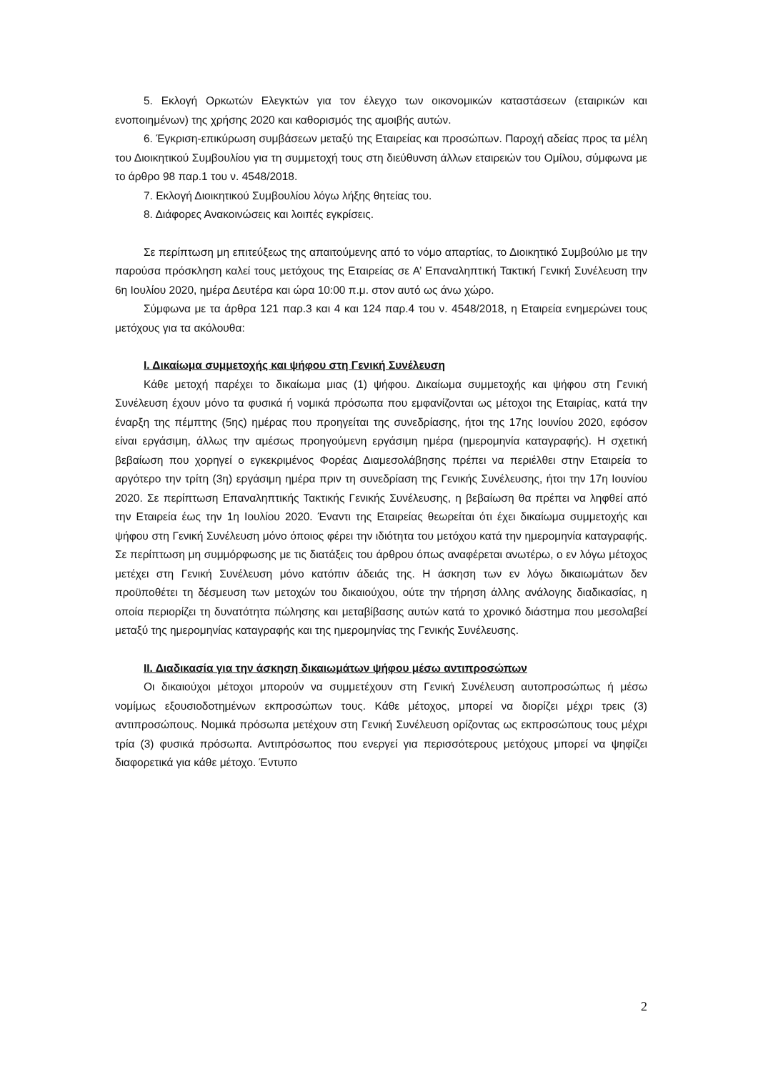5. Εκλογή Ορκωτών Ελεγκτών για τον έλεγχο των οικονομικών καταστάσεων (εταιρικών και ενοποιημένων) της χρήσης 2020 και καθορισμός της αμοιβής αυτών.
6. Έγκριση-επικύρωση συμβάσεων μεταξύ της Εταιρείας και προσώπων. Παροχή αδείας προς τα μέλη του Διοικητικού Συμβουλίου για τη συμμετοχή τους στη διεύθυνση άλλων εταιρειών του Ομίλου, σύμφωνα με το άρθρο 98 παρ.1 του ν. 4548/2018.
7. Εκλογή Διοικητικού Συμβουλίου λόγω λήξης θητείας του.
8. Διάφορες Ανακοινώσεις και λοιπές εγκρίσεις.
Σε περίπτωση μη επιτεύξεως της απαιτούμενης από το νόμο απαρτίας, το Διοικητικό Συμβούλιο με την παρούσα πρόσκληση καλεί τους μετόχους της Εταιρείας σε Α’ Επαναληπτική Τακτική Γενική Συνέλευση την 6η Ιουλίου 2020, ημέρα Δευτέρα και ώρα 10:00 π.μ. στον αυτό ως άνω χώρο.
Σύμφωνα με τα άρθρα 121 παρ.3 και 4 και 124 παρ.4 του ν. 4548/2018, η Εταιρεία ενημερώνει τους μετόχους για τα ακόλουθα:
Ι. Δικαίωμα συμμετοχής και ψήφου στη Γενική Συνέλευση
Κάθε μετοχή παρέχει το δικαίωμα μιας (1) ψήφου. Δικαίωμα συμμετοχής και ψήφου στη Γενική Συνέλευση έχουν μόνο τα φυσικά ή νομικά πρόσωπα που εμφανίζονται ως μέτοχοι της Εταιρίας, κατά την έναρξη της πέμπτης (5ης) ημέρας που προηγείται της συνεδρίασης, ήτοι της 17ης Ιουνίου 2020, εφόσον είναι εργάσιμη, άλλως την αμέσως προηγούμενη εργάσιμη ημέρα (ημερομηνία καταγραφής). Η σχετική βεβαίωση που χορηγεί ο εγκεκριμένος Φορέας Διαμεσολάβησης πρέπει να περιέλθει στην Εταιρεία το αργότερο την τρίτη (3η) εργάσιμη ημέρα πριν τη συνεδρίαση της Γενικής Συνέλευσης, ήτοι την 17η Ιουνίου 2020. Σε περίπτωση Επαναληπτικής Τακτικής Γενικής Συνέλευσης, η βεβαίωση θα πρέπει να ληφθεί από την Εταιρεία έως την 1η Ιουλίου 2020. Έναντι της Εταιρείας θεωρείται ότι έχει δικαίωμα συμμετοχής και ψήφου στη Γενική Συνέλευση μόνο όποιος φέρει την ιδιότητα του μετόχου κατά την ημερομηνία καταγραφής. Σε περίπτωση μη συμμόρφωσης με τις διατάξεις του άρθρου όπως αναφέρεται ανωτέρω, ο εν λόγω μέτοχος μετέχει στη Γενική Συνέλευση μόνο κατόπιν άδειάς της. Η άσκηση των εν λόγω δικαιωμάτων δεν προϋποθέτει τη δέσμευση των μετοχών του δικαιούχου, ούτε την τήρηση άλλης ανάλογης διαδικασίας, η οποία περιορίζει τη δυνατότητα πώλησης και μεταβίβασης αυτών κατά το χρονικό διάστημα που μεσολαβεί μεταξύ της ημερομηνίας καταγραφής και της ημερομηνίας της Γενικής Συνέλευσης.
ΙΙ. Διαδικασία για την άσκηση δικαιωμάτων ψήφου μέσω αντιπροσώπων
Οι δικαιούχοι μέτοχοι μπορούν να συμμετέχουν στη Γενική Συνέλευση αυτοπροσώπως ή μέσω νομίμως εξουσιοδοτημένων εκπροσώπων τους. Κάθε μέτοχος, μπορεί να διορίζει μέχρι τρεις (3) αντιπροσώπους. Νομικά πρόσωπα μετέχουν στη Γενική Συνέλευση ορίζοντας ως εκπροσώπους τους μέχρι τρία (3) φυσικά πρόσωπα. Αντιπρόσωπος που ενεργεί για περισσότερους μετόχους μπορεί να ψηφίζει διαφορετικά για κάθε μέτοχο. Έντυπο
2